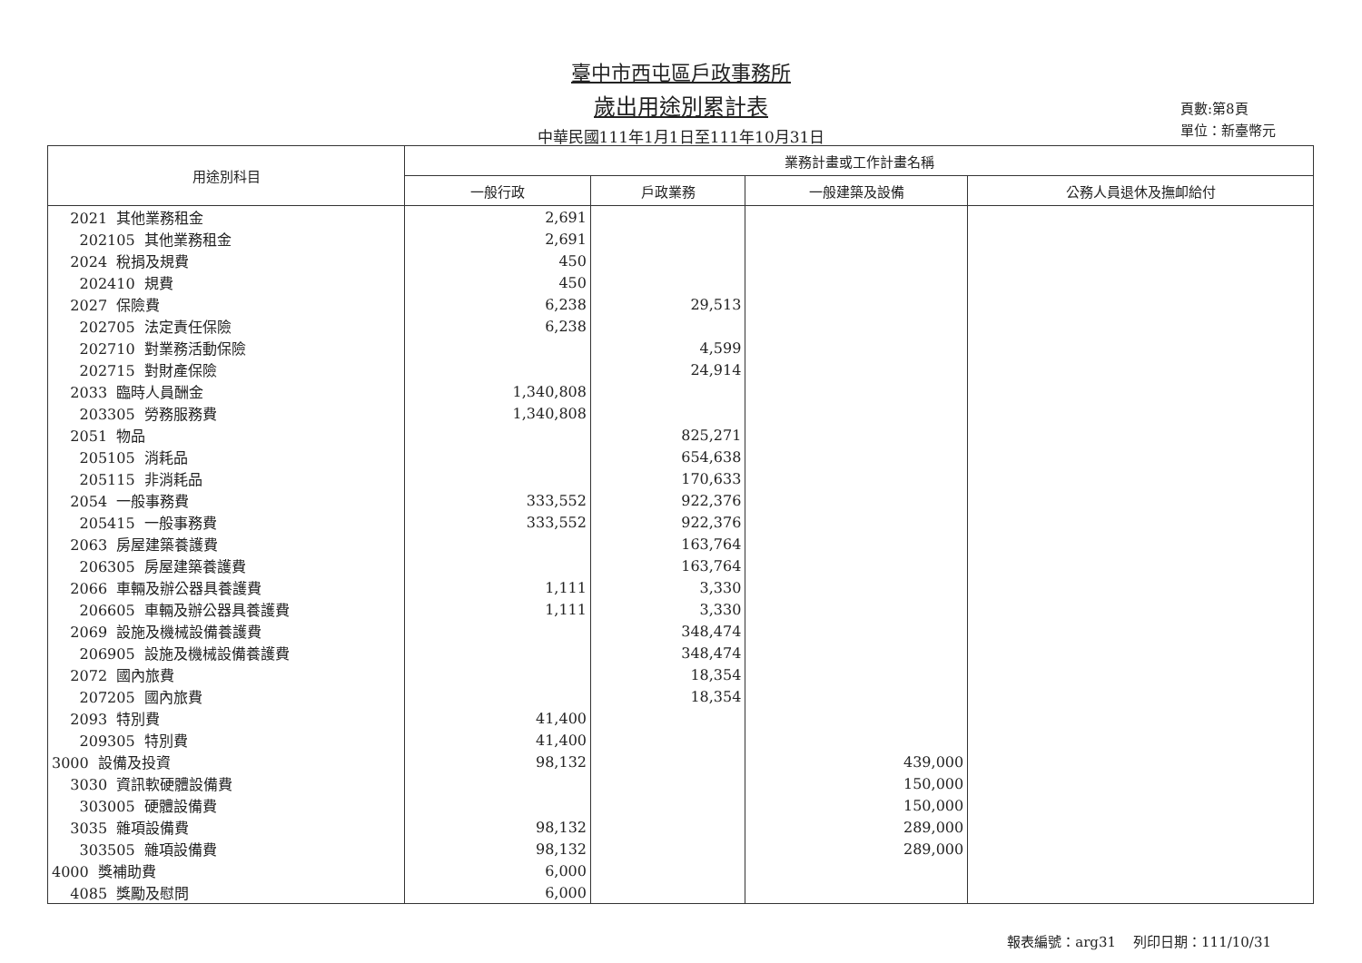臺中市西屯區戶政事務所
歲出用途別累計表
中華民國111年1月1日至111年10月31日
頁數:第8頁
單位：新臺幣元
| 用途別科目 | 業務計畫或工作計畫名稱 | | | |
| --- | --- | --- | --- | --- |
| | 一般行政 | 戶政業務 | 一般建築及設備 | 公務人員退休及撫卹給付 |
| 2021 其他業務租金 | 2,691 | | | |
| 202105 其他業務租金 | 2,691 | | | |
| 2024 稅捐及規費 | 450 | | | |
| 202410 規費 | 450 | | | |
| 2027 保險費 | 6,238 | 29,513 | | |
| 202705 法定責任保險 | 6,238 | | | |
| 202710 對業務活動保險 | | 4,599 | | |
| 202715 對財產保險 | | 24,914 | | |
| 2033 臨時人員酬金 | 1,340,808 | | | |
| 203305 勞務服務費 | 1,340,808 | | | |
| 2051 物品 | | 825,271 | | |
| 205105 消耗品 | | 654,638 | | |
| 205115 非消耗品 | | 170,633 | | |
| 2054 一般事務費 | 333,552 | 922,376 | | |
| 205415 一般事務費 | 333,552 | 922,376 | | |
| 2063 房屋建築養護費 | | 163,764 | | |
| 206305 房屋建築養護費 | | 163,764 | | |
| 2066 車輛及辦公器具養護費 | 1,111 | 3,330 | | |
| 206605 車輛及辦公器具養護費 | 1,111 | 3,330 | | |
| 2069 設施及機械設備養護費 | | 348,474 | | |
| 206905 設施及機械設備養護費 | | 348,474 | | |
| 2072 國內旅費 | | 18,354 | | |
| 207205 國內旅費 | | 18,354 | | |
| 2093 特別費 | 41,400 | | | |
| 209305 特別費 | 41,400 | | | |
| 3000 設備及投資 | 98,132 | | 439,000 | |
| 3030 資訊軟硬體設備費 | | | 150,000 | |
| 303005 硬體設備費 | | | 150,000 | |
| 3035 雜項設備費 | 98,132 | | 289,000 | |
| 303505 雜項設備費 | 98,132 | | 289,000 | |
| 4000 獎補助費 | 6,000 | | | |
| 4085 獎勵及慰問 | 6,000 | | | |
報表編號：arg31 列印日期：111/10/31